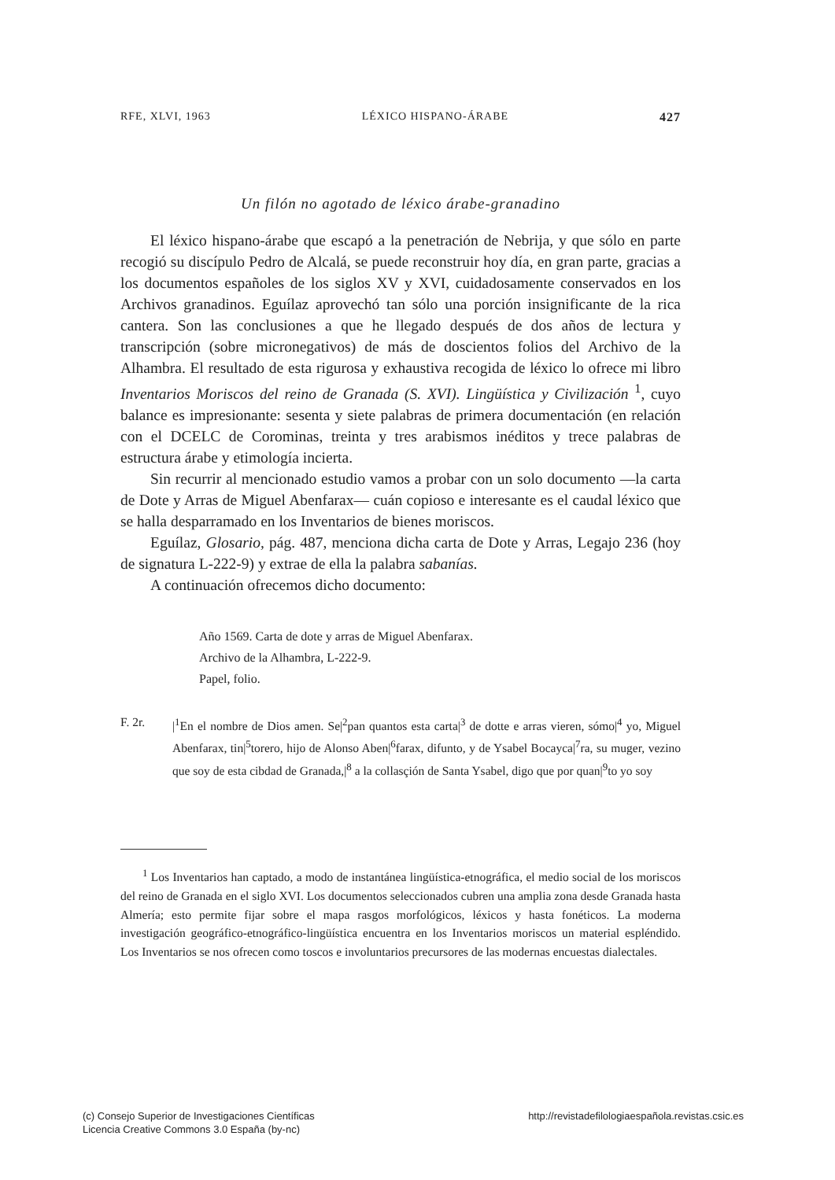RFE, XLVI, 1963 LÉXICO HISPANO-ÁRABE 427
Un filón no agotado de léxico árabe-granadino
El léxico hispano-árabe que escapó a la penetración de Nebrija, y que sólo en parte recogió su discípulo Pedro de Alcalá, se puede reconstruir hoy día, en gran parte, gracias a los documentos españoles de los siglos XV y XVI, cuidadosamente conservados en los Archivos granadinos. Eguílaz aprovechó tan sólo una porción insignificante de la rica cantera. Son las conclusiones a que he llegado después de dos años de lectura y transcripción (sobre micronegativos) de más de doscientos folios del Archivo de la Alhambra. El resultado de esta rigurosa y exhaustiva recogida de léxico lo ofrece mi libro Inventarios Moriscos del reino de Granada (S. XVI). Lingüística y Civilización <sup>1</sup>, cuyo balance es impresionante: sesenta y siete palabras de primera documentación (en relación con el DCELC de Corominas, treinta y tres arabismos inéditos y trece palabras de estructura árabe y etimología incierta.
Sin recurrir al mencionado estudio vamos a probar con un solo documento —la carta de Dote y Arras de Miguel Abenfarax— cuán copioso e interesante es el caudal léxico que se halla desparramado en los Inventarios de bienes moriscos.
Eguílaz, Glosario, pág. 487, menciona dicha carta de Dote y Arras, Legajo 236 (hoy de signatura L-222-9) y extrae de ella la palabra sabanías.
A continuación ofrecemos dicho documento:
Año 1569. Carta de dote y arras de Miguel Abenfarax.
Archivo de la Alhambra, L-222-9.
Papel, folio.
F. 2r. |<sup>1</sup>En el nombre de Dios amen. Se|<sup>2</sup>pan quantos esta carta|<sup>3</sup> de dotte e arras vieren, sómo|<sup>4</sup> yo, Miguel Abenfarax, tin|<sup>5</sup>torero, hijo de Alonso Aben|<sup>6</sup>farax, difunto, y de Ysabel Bocayca|<sup>7</sup>ra, su muger, vezino que soy de esta cibdad de Granada,|<sup>8</sup> a la collasçión de Santa Ysabel, digo que por quan|<sup>9</sup>to yo soy
<sup>1</sup> Los Inventarios han captado, a modo de instantánea lingüística-etnográfica, el medio social de los moriscos del reino de Granada en el siglo XVI. Los documentos seleccionados cubren una amplia zona desde Granada hasta Almería; esto permite fijar sobre el mapa rasgos morfológicos, léxicos y hasta fonéticos. La moderna investigación geográfico-etnográfico-lingüística encuentra en los Inventarios moriscos un material espléndido. Los Inventarios se nos ofrecen como toscos e involuntarios precursores de las modernas encuestas dialectales.
(c) Consejo Superior de Investigaciones Científicas
Licencia Creative Commons 3.0 España (by-nc)
http://revistadefilologiaespañola.revistas.csic.es